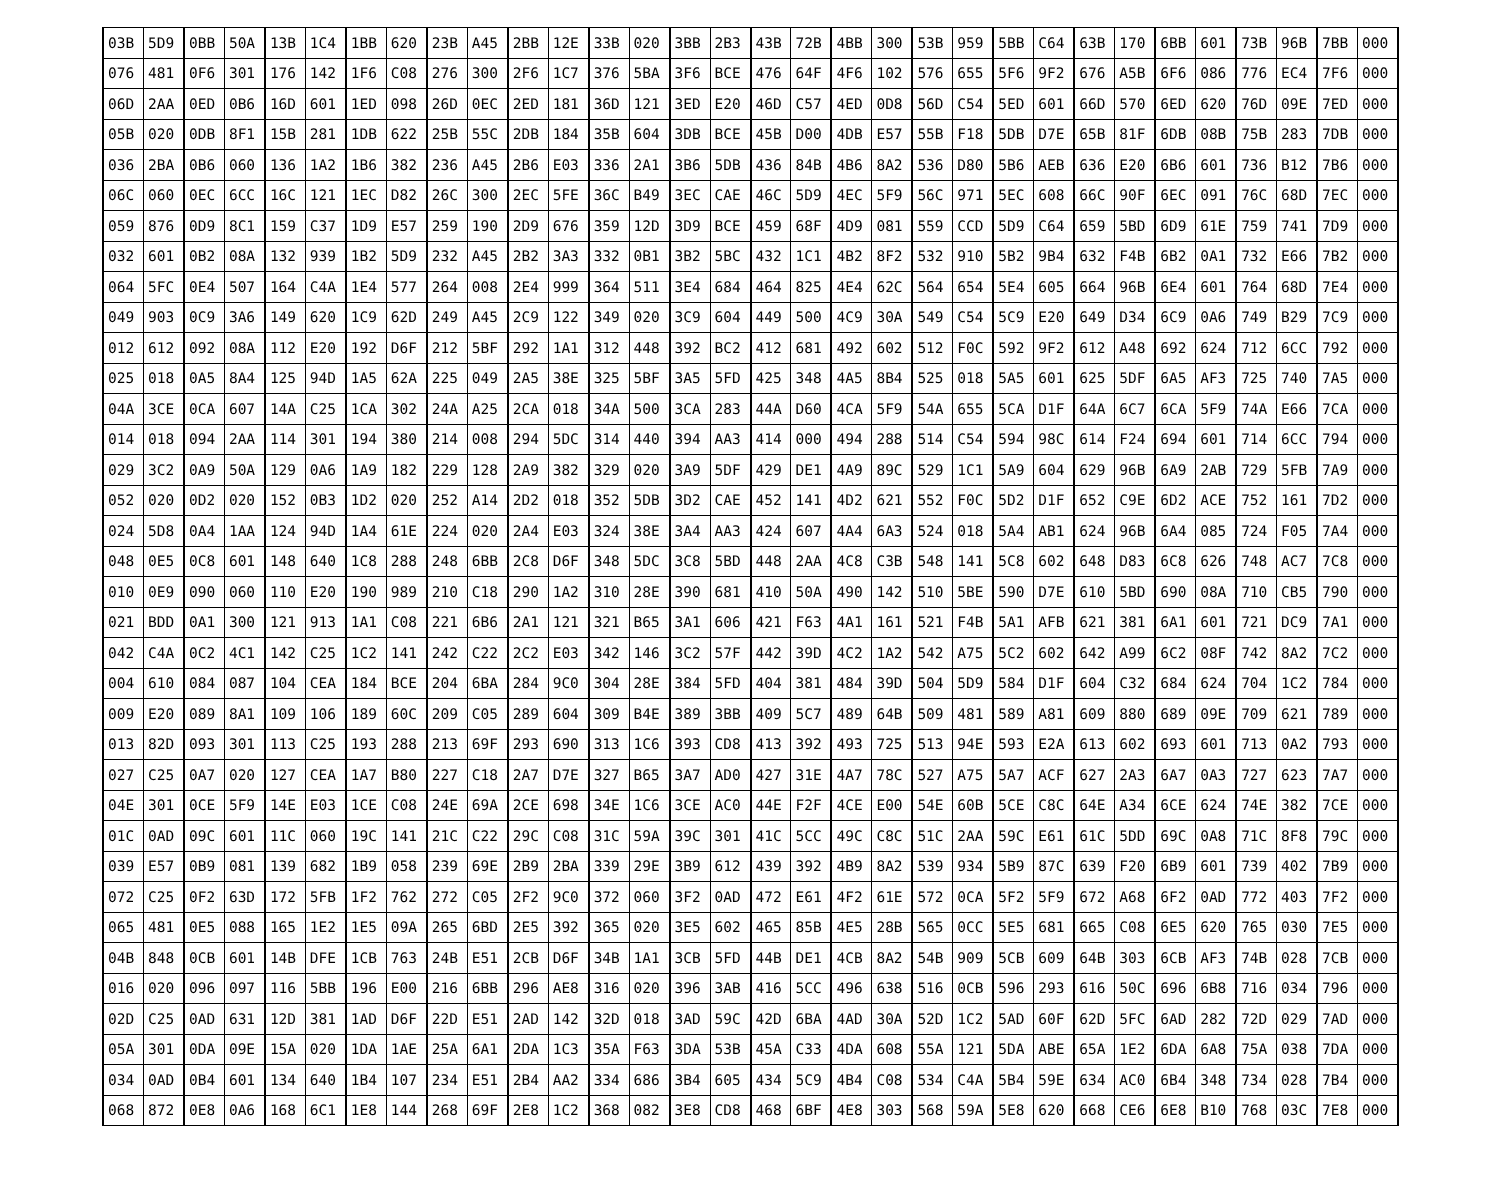| 03B | 5D9 | 0BB | 50A | 13B | 1C4 | 1BB | 620 | 23B | A45 | 2BB | 12E | 33B | 020 | 3BB | 2B3 | 43B | 72B | 4BB | 300 | 53B | 959 | 5BB | C64 | 63B | 170 | 6BB | 601 | 73B | 96B | 7BB | 000 |
| 076 | 481 | 0F6 | 301 | 176 | 142 | 1F6 | C08 | 276 | 300 | 2F6 | 1C7 | 376 | 5BA | 3F6 | BCE | 476 | 64F | 4F6 | 102 | 576 | 655 | 5F6 | 9F2 | 676 | A5B | 6F6 | 086 | 776 | EC4 | 7F6 | 000 |
| 06D | 2AA | 0ED | 0B6 | 16D | 601 | 1ED | 098 | 26D | 0EC | 2ED | 181 | 36D | 121 | 3ED | E20 | 46D | C57 | 4ED | 0D8 | 56D | C54 | 5ED | 601 | 66D | 570 | 6ED | 620 | 76D | 09E | 7ED | 000 |
| 05B | 020 | 0DB | 8F1 | 15B | 281 | 1DB | 622 | 25B | 55C | 2DB | 184 | 35B | 604 | 3DB | BCE | 45B | D00 | 4DB | E57 | 55B | F18 | 5DB | D7E | 65B | 81F | 6DB | 08B | 75B | 283 | 7DB | 000 |
| 036 | 2BA | 0B6 | 060 | 136 | 1A2 | 1B6 | 382 | 236 | A45 | 2B6 | E03 | 336 | 2A1 | 3B6 | 5DB | 436 | 84B | 4B6 | 8A2 | 536 | D80 | 5B6 | AEB | 636 | E20 | 6B6 | 601 | 736 | B12 | 7B6 | 000 |
| 06C | 060 | 0EC | 6CC | 16C | 121 | 1EC | D82 | 26C | 300 | 2EC | 5FE | 36C | B49 | 3EC | CAE | 46C | 5D9 | 4EC | 5F9 | 56C | 971 | 5EC | 608 | 66C | 90F | 6EC | 091 | 76C | 68D | 7EC | 000 |
| 059 | 876 | 0D9 | 8C1 | 159 | C37 | 1D9 | E57 | 259 | 190 | 2D9 | 676 | 359 | 12D | 3D9 | BCE | 459 | 68F | 4D9 | 081 | 559 | CCD | 5D9 | C64 | 659 | 5BD | 6D9 | 61E | 759 | 741 | 7D9 | 000 |
| 032 | 601 | 0B2 | 08A | 132 | 939 | 1B2 | 5D9 | 232 | A45 | 2B2 | 3A3 | 332 | 0B1 | 3B2 | 5BC | 432 | 1C1 | 4B2 | 8F2 | 532 | 910 | 5B2 | 9B4 | 632 | F4B | 6B2 | 0A1 | 732 | E66 | 7B2 | 000 |
| 064 | 5FC | 0E4 | 507 | 164 | C4A | 1E4 | 577 | 264 | 008 | 2E4 | 999 | 364 | 511 | 3E4 | 684 | 464 | 825 | 4E4 | 62C | 564 | 654 | 5E4 | 605 | 664 | 96B | 6E4 | 601 | 764 | 68D | 7E4 | 000 |
| 049 | 903 | 0C9 | 3A6 | 149 | 620 | 1C9 | 62D | 249 | A45 | 2C9 | 122 | 349 | 020 | 3C9 | 604 | 449 | 500 | 4C9 | 30A | 549 | C54 | 5C9 | E20 | 649 | D34 | 6C9 | 0A6 | 749 | B29 | 7C9 | 000 |
| 012 | 612 | 092 | 08A | 112 | E20 | 192 | D6F | 212 | 5BF | 292 | 1A1 | 312 | 448 | 392 | BC2 | 412 | 681 | 492 | 602 | 512 | F0C | 592 | 9F2 | 612 | A48 | 692 | 624 | 712 | 6CC | 792 | 000 |
| 025 | 018 | 0A5 | 8A4 | 125 | 94D | 1A5 | 62A | 225 | 049 | 2A5 | 38E | 325 | 5BF | 3A5 | 5FD | 425 | 348 | 4A5 | 8B4 | 525 | 018 | 5A5 | 601 | 625 | 5DF | 6A5 | AF3 | 725 | 740 | 7A5 | 000 |
| 04A | 3CE | 0CA | 607 | 14A | C25 | 1CA | 302 | 24A | A25 | 2CA | 018 | 34A | 500 | 3CA | 283 | 44A | D60 | 4CA | 5F9 | 54A | 655 | 5CA | D1F | 64A | 6C7 | 6CA | 5F9 | 74A | E66 | 7CA | 000 |
| 014 | 018 | 094 | 2AA | 114 | 301 | 194 | 380 | 214 | 008 | 294 | 5DC | 314 | 440 | 394 | AA3 | 414 | 000 | 494 | 288 | 514 | C54 | 594 | 98C | 614 | F24 | 694 | 601 | 714 | 6CC | 794 | 000 |
| 029 | 3C2 | 0A9 | 50A | 129 | 0A6 | 1A9 | 182 | 229 | 128 | 2A9 | 382 | 329 | 020 | 3A9 | 5DF | 429 | DE1 | 4A9 | 89C | 529 | 1C1 | 5A9 | 604 | 629 | 96B | 6A9 | 2AB | 729 | 5FB | 7A9 | 000 |
| 052 | 020 | 0D2 | 020 | 152 | 0B3 | 1D2 | 020 | 252 | A14 | 2D2 | 018 | 352 | 5DB | 3D2 | CAE | 452 | 141 | 4D2 | 621 | 552 | F0C | 5D2 | D1F | 652 | C9E | 6D2 | ACE | 752 | 161 | 7D2 | 000 |
| 024 | 5D8 | 0A4 | 1AA | 124 | 94D | 1A4 | 61E | 224 | 020 | 2A4 | E03 | 324 | 38E | 3A4 | AA3 | 424 | 607 | 4A4 | 6A3 | 524 | 018 | 5A4 | AB1 | 624 | 96B | 6A4 | 085 | 724 | F05 | 7A4 | 000 |
| 048 | 0E5 | 0C8 | 601 | 148 | 640 | 1C8 | 288 | 248 | 6BB | 2C8 | D6F | 348 | 5DC | 3C8 | 5BD | 448 | 2AA | 4C8 | C3B | 548 | 141 | 5C8 | 602 | 648 | D83 | 6C8 | 626 | 748 | AC7 | 7C8 | 000 |
| 010 | 0E9 | 090 | 060 | 110 | E20 | 190 | 989 | 210 | C18 | 290 | 1A2 | 310 | 28E | 390 | 681 | 410 | 50A | 490 | 142 | 510 | 5BE | 590 | D7E | 610 | 5BD | 690 | 08A | 710 | CB5 | 790 | 000 |
| 021 | BDD | 0A1 | 300 | 121 | 913 | 1A1 | C08 | 221 | 6B6 | 2A1 | 121 | 321 | B65 | 3A1 | 606 | 421 | F63 | 4A1 | 161 | 521 | F4B | 5A1 | AFB | 621 | 381 | 6A1 | 601 | 721 | DC9 | 7A1 | 000 |
| 042 | C4A | 0C2 | 4C1 | 142 | C25 | 1C2 | 141 | 242 | C22 | 2C2 | E03 | 342 | 146 | 3C2 | 57F | 442 | 39D | 4C2 | 1A2 | 542 | A75 | 5C2 | 602 | 642 | A99 | 6C2 | 08F | 742 | 8A2 | 7C2 | 000 |
| 004 | 610 | 084 | 087 | 104 | CEA | 184 | BCE | 204 | 6BA | 284 | 9C0 | 304 | 28E | 384 | 5FD | 404 | 381 | 484 | 39D | 504 | 5D9 | 584 | D1F | 604 | C32 | 684 | 624 | 704 | 1C2 | 784 | 000 |
| 009 | E20 | 089 | 8A1 | 109 | 106 | 189 | 60C | 209 | C05 | 289 | 604 | 309 | B4E | 389 | 3BB | 409 | 5C7 | 489 | 64B | 509 | 481 | 589 | A81 | 609 | 880 | 689 | 09E | 709 | 621 | 789 | 000 |
| 013 | 82D | 093 | 301 | 113 | C25 | 193 | 288 | 213 | 69F | 293 | 690 | 313 | 1C6 | 393 | CD8 | 413 | 392 | 493 | 725 | 513 | 94E | 593 | E2A | 613 | 602 | 693 | 601 | 713 | 0A2 | 793 | 000 |
| 027 | C25 | 0A7 | 020 | 127 | CEA | 1A7 | B80 | 227 | C18 | 2A7 | D7E | 327 | B65 | 3A7 | AD0 | 427 | 31E | 4A7 | 78C | 527 | A75 | 5A7 | ACF | 627 | 2A3 | 6A7 | 0A3 | 727 | 623 | 7A7 | 000 |
| 04E | 301 | 0CE | 5F9 | 14E | E03 | 1CE | C08 | 24E | 69A | 2CE | 698 | 34E | 1C6 | 3CE | AC0 | 44E | F2F | 4CE | E00 | 54E | 60B | 5CE | C8C | 64E | A34 | 6CE | 624 | 74E | 382 | 7CE | 000 |
| 01C | 0AD | 09C | 601 | 11C | 060 | 19C | 141 | 21C | C22 | 29C | C08 | 31C | 59A | 39C | 301 | 41C | 5CC | 49C | C8C | 51C | 2AA | 59C | E61 | 61C | 5DD | 69C | 0A8 | 71C | 8F8 | 79C | 000 |
| 039 | E57 | 0B9 | 081 | 139 | 682 | 1B9 | 058 | 239 | 69E | 2B9 | 2BA | 339 | 29E | 3B9 | 612 | 439 | 392 | 4B9 | 8A2 | 539 | 934 | 5B9 | 87C | 639 | F20 | 6B9 | 601 | 739 | 402 | 7B9 | 000 |
| 072 | C25 | 0F2 | 63D | 172 | 5FB | 1F2 | 762 | 272 | C05 | 2F2 | 9C0 | 372 | 060 | 3F2 | 0AD | 472 | E61 | 4F2 | 61E | 572 | 0CA | 5F2 | 5F9 | 672 | A68 | 6F2 | 0AD | 772 | 403 | 7F2 | 000 |
| 065 | 481 | 0E5 | 088 | 165 | 1E2 | 1E5 | 09A | 265 | 6BD | 2E5 | 392 | 365 | 020 | 3E5 | 602 | 465 | 85B | 4E5 | 28B | 565 | 0CC | 5E5 | 681 | 665 | C08 | 6E5 | 620 | 765 | 030 | 7E5 | 000 |
| 04B | 848 | 0CB | 601 | 14B | DFE | 1CB | 763 | 24B | E51 | 2CB | D6F | 34B | 1A1 | 3CB | 5FD | 44B | DE1 | 4CB | 8A2 | 54B | 909 | 5CB | 609 | 64B | 303 | 6CB | AF3 | 74B | 028 | 7CB | 000 |
| 016 | 020 | 096 | 097 | 116 | 5BB | 196 | E00 | 216 | 6BB | 296 | AE8 | 316 | 020 | 396 | 3AB | 416 | 5CC | 496 | 638 | 516 | 0CB | 596 | 293 | 616 | 50C | 696 | 6B8 | 716 | 034 | 796 | 000 |
| 02D | C25 | 0AD | 631 | 12D | 381 | 1AD | D6F | 22D | E51 | 2AD | 142 | 32D | 018 | 3AD | 59C | 42D | 6BA | 4AD | 30A | 52D | 1C2 | 5AD | 60F | 62D | 5FC | 6AD | 282 | 72D | 029 | 7AD | 000 |
| 05A | 301 | 0DA | 09E | 15A | 020 | 1DA | 1AE | 25A | 6A1 | 2DA | 1C3 | 35A | F63 | 3DA | 53B | 45A | C33 | 4DA | 608 | 55A | 121 | 5DA | ABE | 65A | 1E2 | 6DA | 6A8 | 75A | 038 | 7DA | 000 |
| 034 | 0AD | 0B4 | 601 | 134 | 640 | 1B4 | 107 | 234 | E51 | 2B4 | AA2 | 334 | 686 | 3B4 | 605 | 434 | 5C9 | 4B4 | C08 | 534 | C4A | 5B4 | 59E | 634 | AC0 | 6B4 | 348 | 734 | 028 | 7B4 | 000 |
| 068 | 872 | 0E8 | 0A6 | 168 | 6C1 | 1E8 | 144 | 268 | 69F | 2E8 | 1C2 | 368 | 082 | 3E8 | CD8 | 468 | 6BF | 4E8 | 303 | 568 | 59A | 5E8 | 620 | 668 | CE6 | 6E8 | B10 | 768 | 03C | 7E8 | 000 |